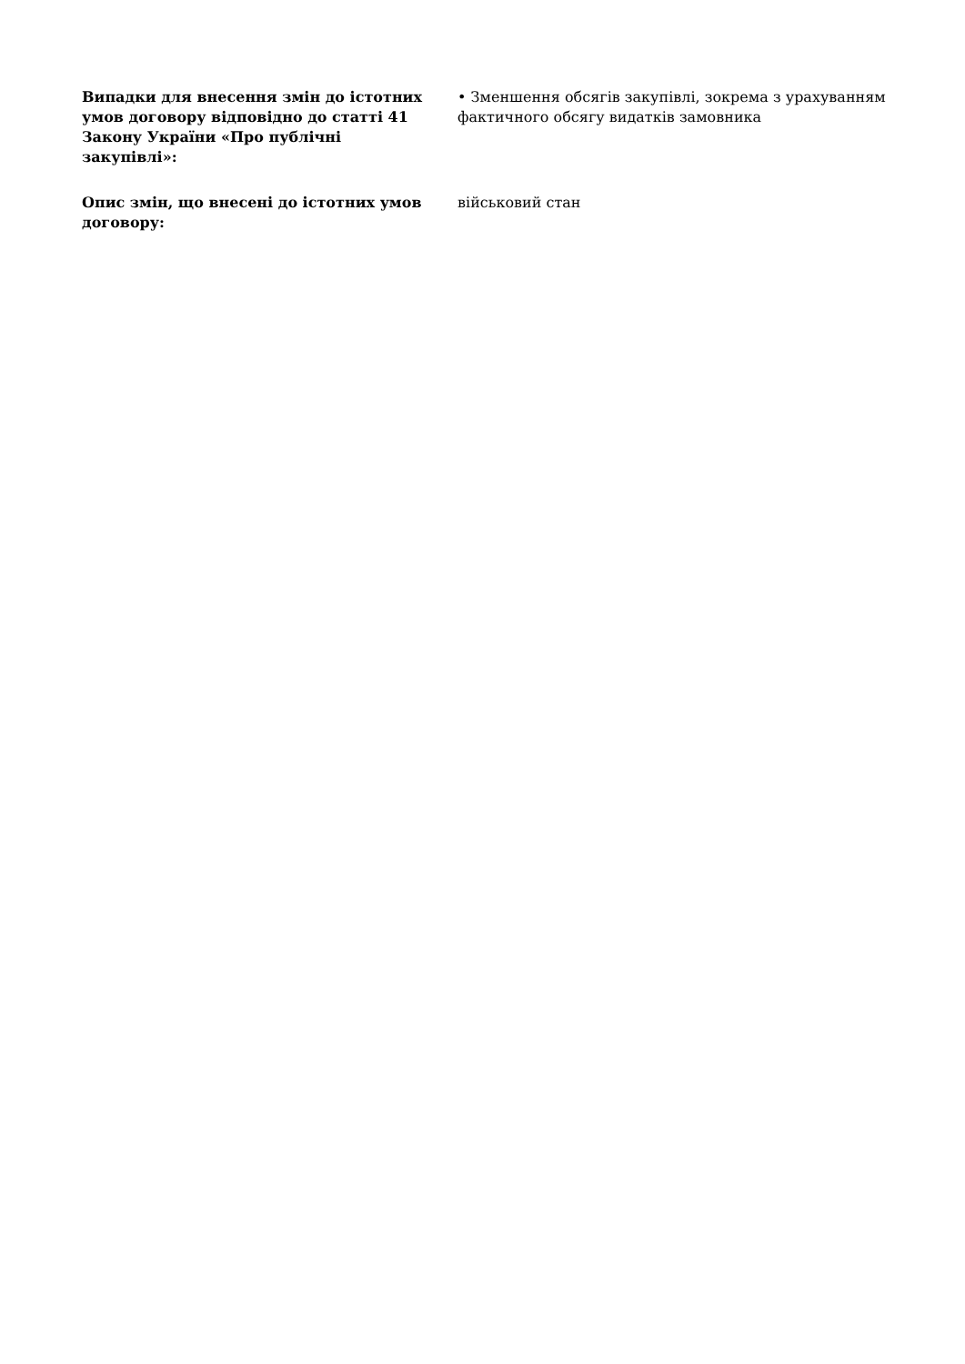Випадки для внесення змін до істотних умов договору відповідно до статті 41 Закону України «Про публічні закупівлі»:
• Зменшення обсягів закупівлі, зокрема з урахуванням фактичного обсягу видатків замовника
Опис змін, що внесені до істотних умов договору:
військовий стан